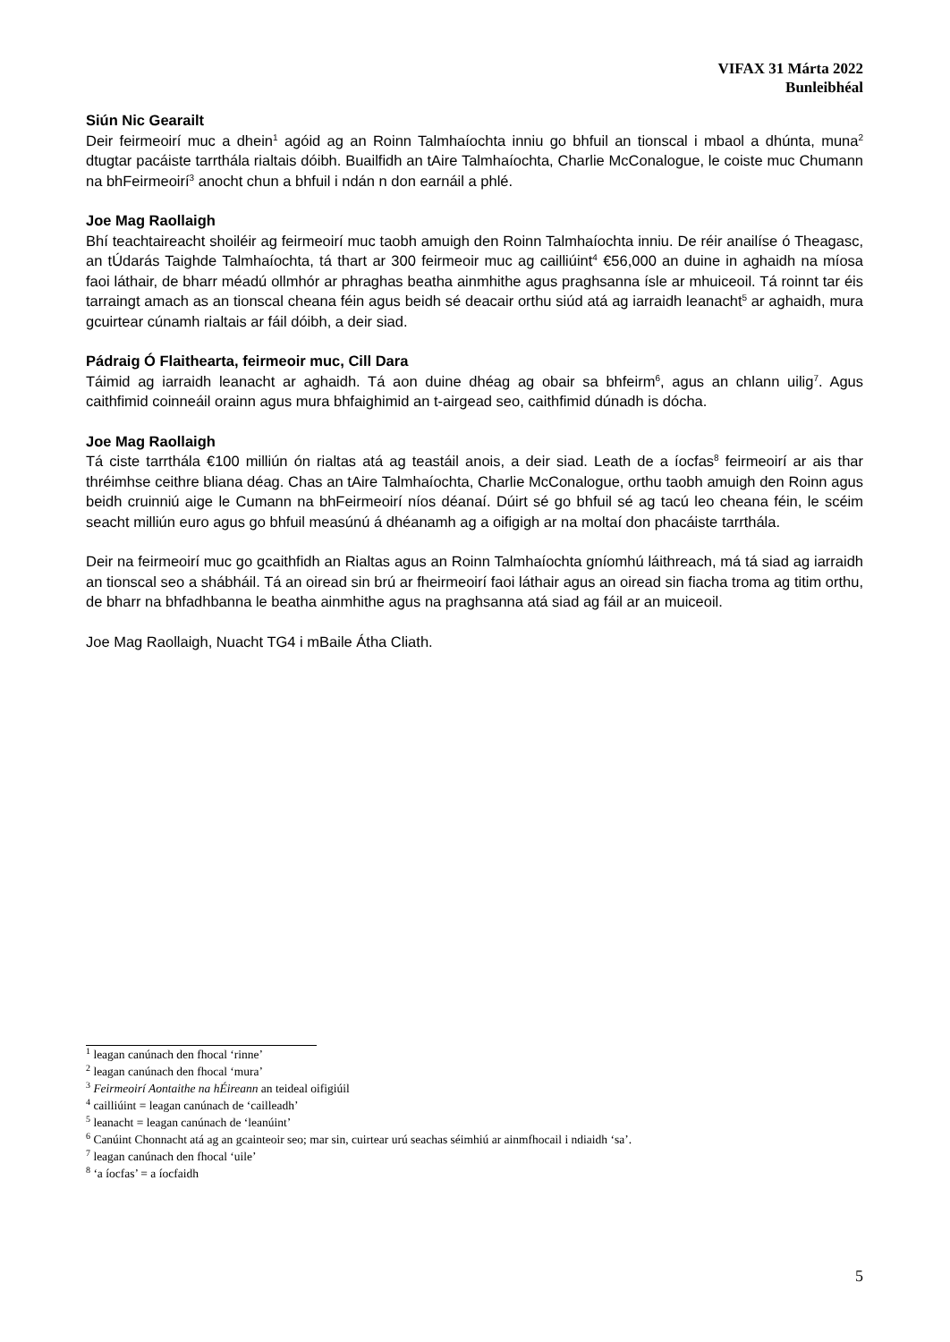VIFAX 31 Márta 2022
Bunleibhéal
Siún Nic Gearailt
Deir feirmeoirí muc a dhein<sup>1</sup> agóid ag an Roinn Talmhaíochta inniu go bhfuil an tionscal i mbaol a dhúnta, muna<sup>2</sup> dtugtar pacáiste tarrthála rialtais dóibh. Buailfidh an tAire Talmhaíochta, Charlie McConalogue, le coiste muc Chumann na bhFeirmeoirí<sup>3</sup> anocht chun a bhfuil i ndán n don earnáil a phlé.
Joe Mag Raollaigh
Bhí teachtaireacht shoiléir ag feirmeoirí muc taobh amuigh den Roinn Talmhaíochta inniu. De réir anailíse ó Theagasc, an tÚdarás Taighde Talmhaíochta, tá thart ar 300 feirmeoir muc ag cailliúint<sup>4</sup> €56,000 an duine in aghaidh na míosa faoi láthair, de bharr méadú ollmhór ar phraghas beatha ainmhithe agus praghsanna ísle ar mhuiceoil. Tá roinnt tar éis tarraingt amach as an tionscal cheana féin agus beidh sé deacair orthu siúd atá ag iarraidh leanacht<sup>5</sup> ar aghaidh, mura gcuirtear cúnamh rialtais ar fáil dóibh, a deir siad.
Pádraig Ó Flaithearta, feirmeoir muc, Cill Dara
Táimid ag iarraidh leanacht ar aghaidh. Tá aon duine dhéag ag obair sa bhfeirm<sup>6</sup>, agus an chlann uilig<sup>7</sup>. Agus caithfimid coinneáil orainn agus mura bhfaighimid an t-airgead seo, caithfimid dúnadh is dócha.
Joe Mag Raollaigh
Tá ciste tarrthála €100 milliún ón rialtas atá ag teastáil anois, a deir siad. Leath de a íocfas<sup>8</sup> feirmeoirí ar ais thar thréimhse ceithre bliana déag. Chas an tAire Talmhaíochta, Charlie McConalogue, orthu taobh amuigh den Roinn agus beidh cruinniú aige le Cumann na bhFeirmeoirí níos déanaí. Dúirt sé go bhfuil sé ag tacú leo cheana féin, le scéim seacht milliún euro agus go bhfuil measúnú á dhéanamh ag a oifigigh ar na moltaí don phacáiste tarrthála.
Deir na feirmeoirí muc go gcaithfidh an Rialtas agus an Roinn Talmhaíochta gníomhú láithreach, má tá siad ag iarraidh an tionscal seo a shábháil. Tá an oiread sin brú ar fheirmeoirí faoi láthair agus an oiread sin fiacha troma ag titim orthu, de bharr na bhfadhbanna le beatha ainmhithe agus na praghsanna atá siad ag fáil ar an muiceoil.
Joe Mag Raollaigh, Nuacht TG4 i mBaile Átha Cliath.
<sup>1</sup> leagan canúnach den fhocal ‘rinne’
<sup>2</sup> leagan canúnach den fhocal ‘mura’
<sup>3</sup> Feirmeoirí Aontaithe na hÉireann an teideal oifigiúil
<sup>4</sup> cailliúint = leagan canúnach de ‘cailleadh’
<sup>5</sup> leanacht = leagan canúnach de ‘leanúint’
<sup>6</sup> Canúint Chonnacht atá ag an gcainteoir seo; mar sin, cuirtear urú seachas séimhiú ar ainmfhocail i ndiaidh ‘sa’.
<sup>7</sup> leagan canúnach den fhocal ‘uile’
<sup>8</sup> ‘a íocfas’ = a íocfaidh
5